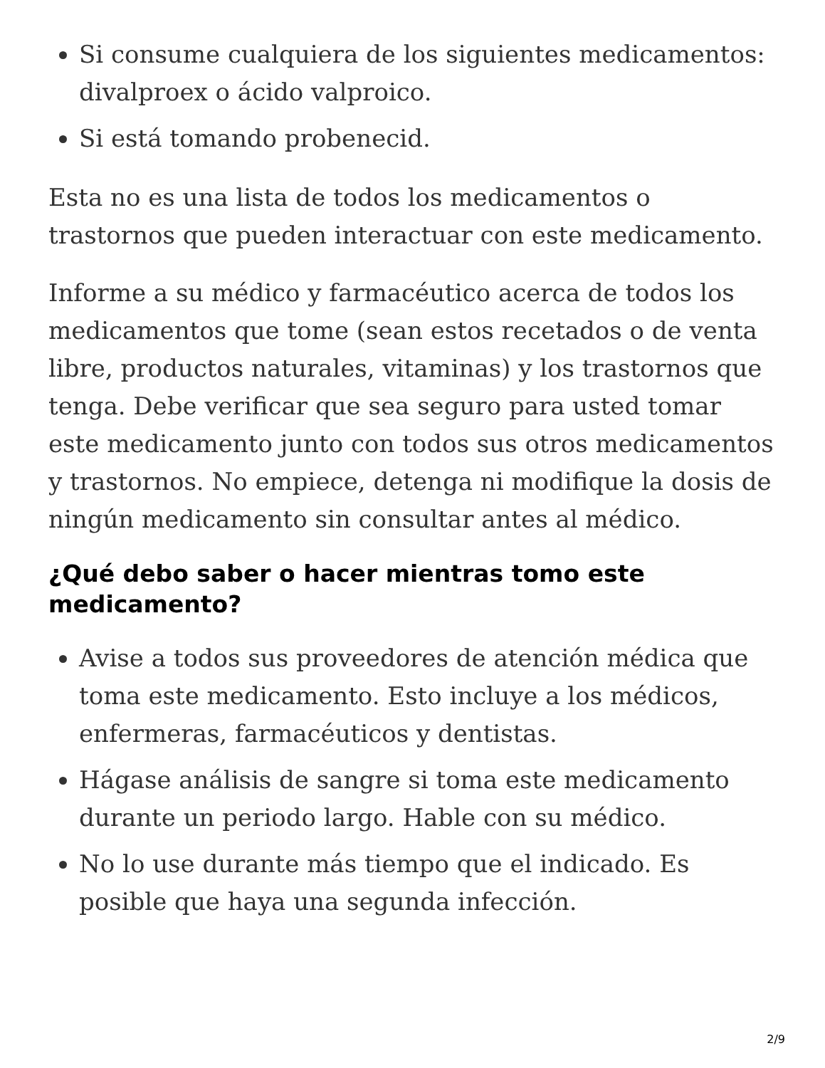Si consume cualquiera de los siguientes medicamentos: divalproex o ácido valproico.
Si está tomando probenecid.
Esta no es una lista de todos los medicamentos o trastornos que pueden interactuar con este medicamento.
Informe a su médico y farmacéutico acerca de todos los medicamentos que tome (sean estos recetados o de venta libre, productos naturales, vitaminas) y los trastornos que tenga. Debe verificar que sea seguro para usted tomar este medicamento junto con todos sus otros medicamentos y trastornos. No empiece, detenga ni modifique la dosis de ningún medicamento sin consultar antes al médico.
¿Qué debo saber o hacer mientras tomo este medicamento?
Avise a todos sus proveedores de atención médica que toma este medicamento. Esto incluye a los médicos, enfermeras, farmacéuticos y dentistas.
Hágase análisis de sangre si toma este medicamento durante un periodo largo. Hable con su médico.
No lo use durante más tiempo que el indicado. Es posible que haya una segunda infección.
2/9